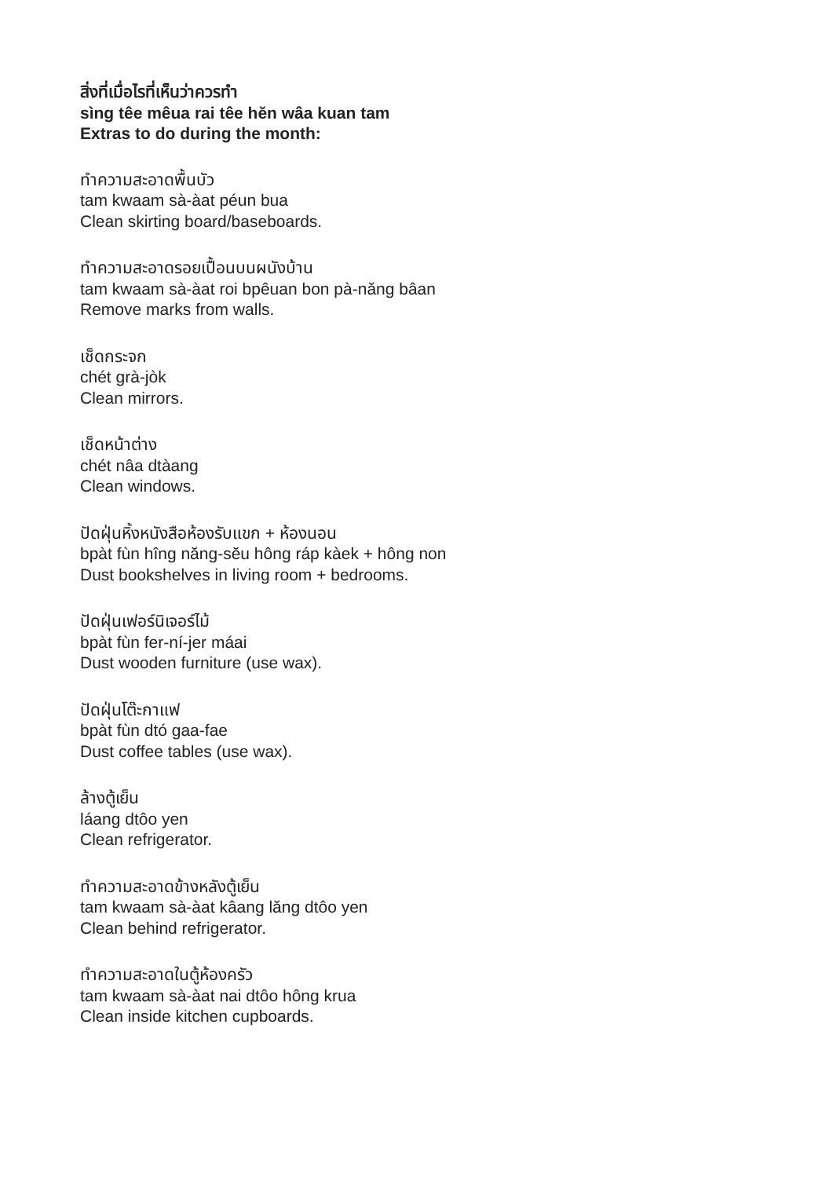สิ่งที่เมื่อไรที่เห็นว่าควรทำ
sìng têe mêua rai têe hĕn wâa kuan tam
Extras to do during the month:
ทำความสะอาดพื้นบัว
tam kwaam sà-àat péun bua
Clean skirting board/baseboards.
ทำความสะอาดรอยเปื้อนบนผนังบ้าน
tam kwaam sà-àat roi bpêuan bon pà-năng bâan
Remove marks from walls.
เช็ดกระจก
chét grà-jòk
Clean mirrors.
เช็ดหน้าต่าง
chét nâa dtàang
Clean windows.
ปัดฝุ่นหิ้งหนังสือห้องรับแขก + ห้องนอน
bpàt fùn hîng năng-sĕu hông ráp kàek + hông non
Dust bookshelves in living room + bedrooms.
ปัดฝุ่นเฟอร์นิเจอร์ไม้
bpàt fùn fer-ní-jer máai
Dust wooden furniture (use wax).
ปัดฝุ่นโต๊ะกาแฟ
bpàt fùn dtó gaa-fae
Dust coffee tables (use wax).
ล้างตู้เย็น
láang dtôo yen
Clean refrigerator.
ทำความสะอาดข้างหลังตู้เย็น
tam kwaam sà-àat kâang lăng dtôo yen
Clean behind refrigerator.
ทำความสะอาดในตู้ห้องครัว
tam kwaam sà-àat nai dtôo hông krua
Clean inside kitchen cupboards.